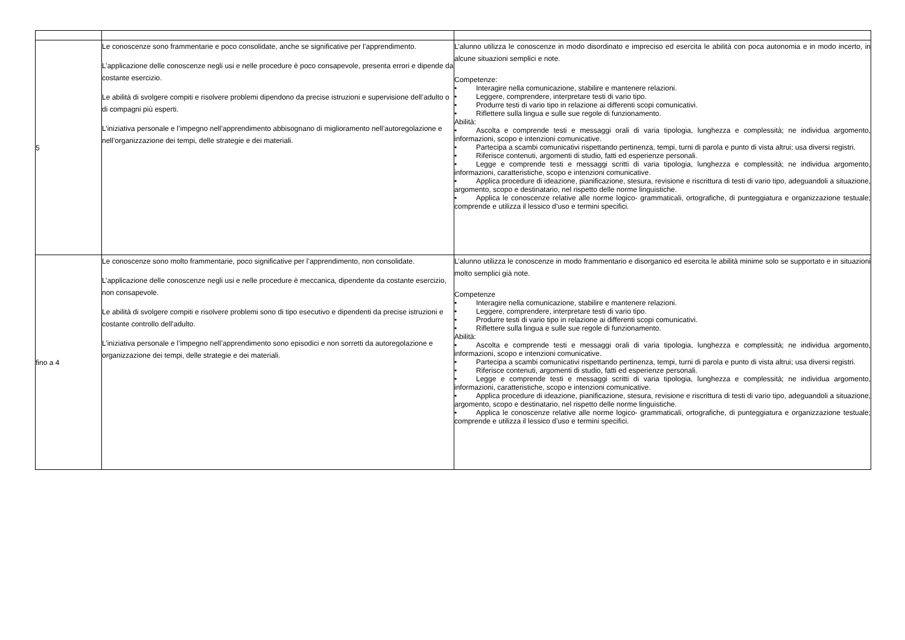| 5 | Le conoscenze sono frammentarie e poco consolidate, anche se significative per l’apprendimento. L’applicazione delle conoscenze negli usi e nelle procedure è poco consapevole, presenta errori e dipende da costante esercizio. Le abilità di svolgere compiti e risolvere problemi dipendono da precise istruzioni e supervisione dell’adulto o di compagni più esperti. L’iniziativa personale e l’impegno nell’apprendimento abbisognano di miglioramento nell’autoregolazione e nell’organizzazione dei tempi, delle strategie e dei materiali. | L’alunno utilizza le conoscenze in modo disordinato e impreciso ed esercita le abilità con poca autonomia e in modo incerto, in alcune situazioni semplici e note. Competenze: • Interagire nella comunicazione, stabilire e mantenere relazioni. • Leggere, comprendere, interpretare testi di vario tipo. • Produrre testi di vario tipo in relazione ai differenti scopi comunicativi. • Riflettere sulla lingua e sulle sue regole di funzionamento. Abilità: • Ascolta e comprende testi e messaggi orali di varia tipologia, lunghezza e complessità; ne individua argomento, informazioni, scopo e intenzioni comunicative. • Partecipa a scambi comunicativi rispettando pertinenza, tempi, turni di parola e punto di vista altrui; usa diversi registri. • Riferisce contenuti, argomenti di studio, fatti ed esperienze personali. • Legge e comprende testi e messaggi scritti di varia tipologia, lunghezza e complessità; ne individua argomento, informazioni, caratteristiche, scopo e intenzioni comunicative. • Applica procedure di ideazione, pianificazione, stesura, revisione e riscrittura di testi di vario tipo, adeguandoli a situazione, argomento, scopo e destinatario, nel rispetto delle norme linguistiche. • Applica le conoscenze relative alle norme logico- grammaticali, ortografiche, di punteggiatura e organizzazione testuale; comprende e utilizza il lessico d’uso e termini specifici. |
| fino a 4 | Le conoscenze sono molto frammentarie, poco significative per l’apprendimento, non consolidate. L’applicazione delle conoscenze negli usi e nelle procedure è meccanica, dipendente da costante esercizio, non consapevole. Le abilità di svolgere compiti e risolvere problemi sono di tipo esecutivo e dipendenti da precise istruzioni e costante controllo dell’adulto. L’iniziativa personale e l’impegno nell’apprendimento sono episodici e non sorretti da autoregolazione e organizzazione dei tempi, delle strategie e dei materiali. | L’alunno utilizza le conoscenze in modo frammentario e disorganico ed esercita le abilità minime solo se supportato e in situazioni molto semplici già note. Competenze • Interagire nella comunicazione, stabilire e mantenere relazioni. • Leggere, comprendere, interpretare testi di vario tipo. • Produrre testi di vario tipo in relazione ai differenti scopi comunicativi. • Riflettere sulla lingua e sulle sue regole di funzionamento. Abilità: • Ascolta e comprende testi e messaggi orali di varia tipologia, lunghezza e complessità; ne individua argomento, informazioni, scopo e intenzioni comunicative. • Partecipa a scambi comunicativi rispettando pertinenza, tempi, turni di parola e punto di vista altrui; usa diversi registri. • Riferisce contenuti, argomenti di studio, fatti ed esperienze personali. • Legge e comprende testi e messaggi scritti di varia tipologia, lunghezza e complessità; ne individua argomento, informazioni, caratteristiche, scopo e intenzioni comunicative. • Applica procedure di ideazione, pianificazione, stesura, revisione e riscrittura di testi di vario tipo, adeguandoli a situazione, argomento, scopo e destinatario, nel rispetto delle norme linguistiche. • Applica le conoscenze relative alle norme logico- grammaticali, ortografiche, di punteggiatura e organizzazione testuale; comprende e utilizza il lessico d’uso e termini specifici. |